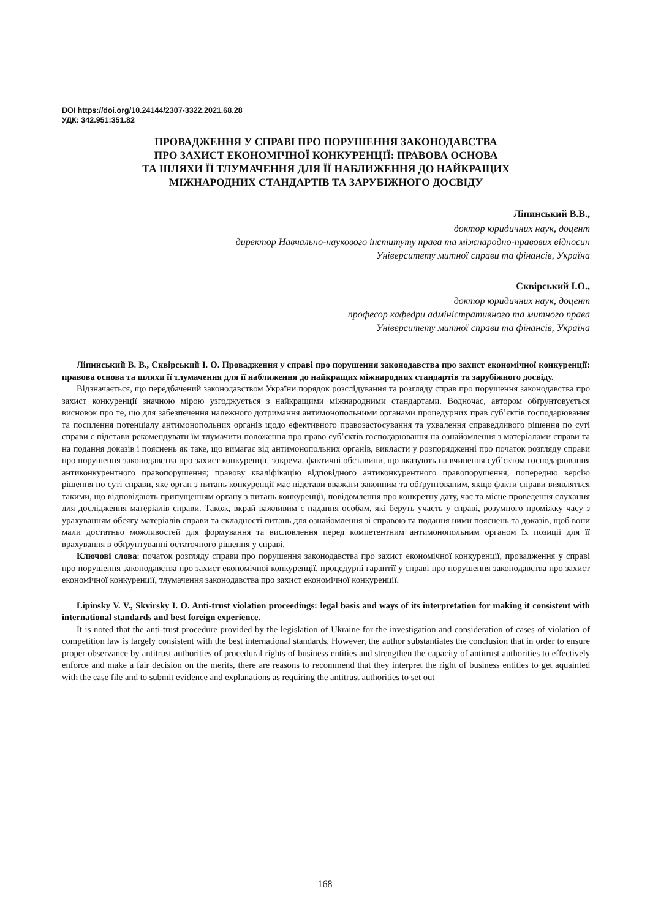DOI https://doi.org/10.24144/2307-3322.2021.68.28
УДК: 342.951:351.82
ПРОВАДЖЕННЯ У СПРАВІ ПРО ПОРУШЕННЯ ЗАКОНОДАВСТВА
ПРО ЗАХИСТ ЕКОНОМІЧНОЇ КОНКУРЕНЦІЇ: ПРАВОВА ОСНОВА
ТА ШЛЯХИ ЇЇ ТЛУМАЧЕННЯ ДЛЯ ЇЇ НАБЛИЖЕННЯ ДО НАЙКРАЩИХ
МІЖНАРОДНИХ СТАНДАРТІВ ТА ЗАРУБІЖНОГО ДОСВІДУ
Ліпинський В.В.,
доктор юридичних наук, доцент
директор Навчально-наукового інституту права та міжнародно-правових відносин
Університету митної справи та фінансів, Україна
Сквірський І.О.,
доктор юридичних наук, доцент
професор кафедри адміністративного та митного права
Університету митної справи та фінансів, Україна
Ліпинський В. В., Сквірський І. О. Провадження у справі про порушення законодавства про захист економічної конкуренції: правова основа та шляхи її тлумачення для її наближення до найкращих міжнародних стандартів та зарубіжного досвіду.
Відзначається, що передбачений законодавством України порядок розслідування та розгляду справ про порушення законодавства про захист конкуренції значною мірою узгоджується з найкращими міжнародними стандартами. Водночас, автором обґрунтовується висновок про те, що для забезпечення належного дотримання антимонопольними органами процедурних прав суб’єктів господарювання та посилення потенціалу антимонопольних органів щодо ефективного правозастосування та ухвалення справедливого рішення по суті справи є підстави рекомендувати їм тлумачити положення про право суб’єктів господарювання на ознайомлення з матеріалами справи та на подання доказів і пояснень як таке, що вимагає від антимонопольних органів, викласти у розпорядженні про початок розгляду справи про порушення законодавства про захист конкуренції, зокрема, фактичні обставини, що вказують на вчинення суб’єктом господарювання антиконкурентного правопорушення; правову кваліфікацію відповідного антиконкурентного правопорушення, попередню версію рішення по суті справи, яке орган з питань конкуренції має підстави вважати законним та обґрунтованим, якщо факти справи виявляться такими, що відповідають припущенням органу з питань конкуренції, повідомлення про конкретну дату, час та місце проведення слухання для дослідження матеріалів справи. Також, вкрай важливим є надання особам, які беруть участь у справі, розумного проміжку часу з урахуванням обсягу матеріалів справи та складності питань для ознайомлення зі справою та подання ними пояснень та доказів, щоб вони мали достатньо можливостей для формування та висловлення перед компетентним антимонопольним органом їх позиції для її врахування в обґрунтуванні остаточного рішення у справі.
Ключові слова: початок розгляду справи про порушення законодавства про захист економічної конкуренції, провадження у справі про порушення законодавства про захист економічної конкуренції, процедурні гарантії у справі про порушення законодавства про захист економічної конкуренції, тлумачення законодавства про захист економічної конкуренції.
Lipinsky V. V., Skvirsky I. O. Anti-trust violation proceedings: legal basis and ways of its interpretation for making it consistent with international standards and best foreign experience.
It is noted that the anti-trust procedure provided by the legislation of Ukraine for the investigation and consideration of cases of violation of competition law is largely consistent with the best international standards. However, the author substantiates the conclusion that in order to ensure proper observance by antitrust authorities of procedural rights of business entities and strengthen the capacity of antitrust authorities to effectively enforce and make a fair decision on the merits, there are reasons to recommend that they interpret the right of business entities to get aquainted with the case file and to submit evidence and explanations as requiring the antitrust authorities to set out
168